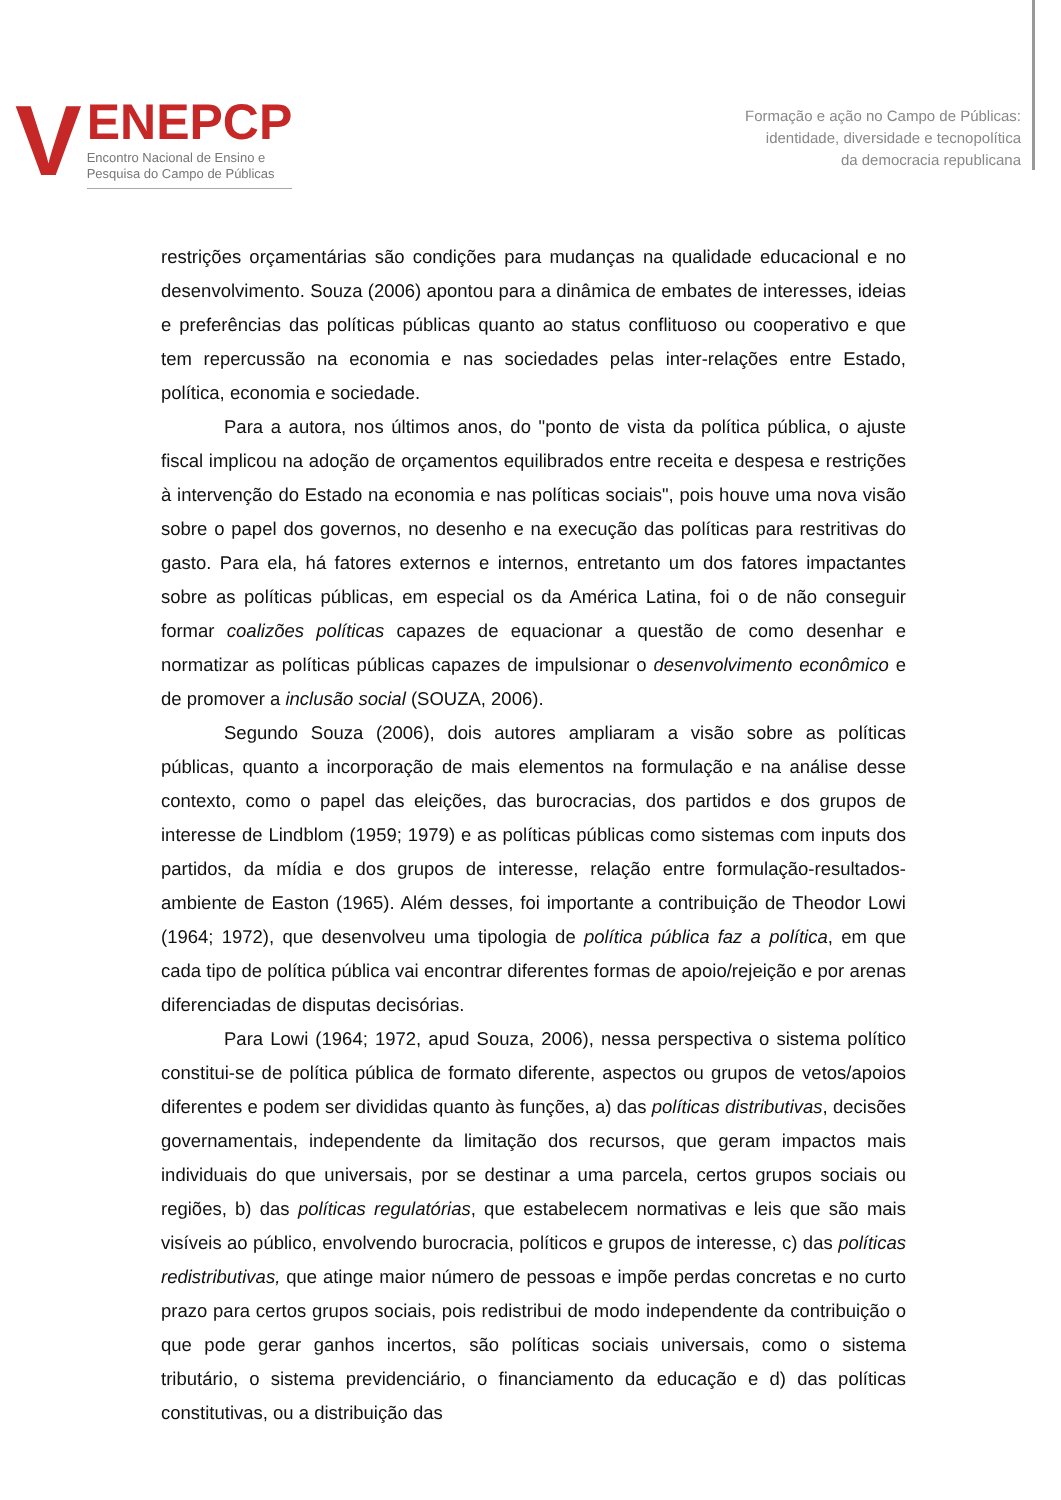V
ENEPCP
Encontro Nacional de Ensino e
Pesquisa do Campo de Públicas
Formação e ação no Campo de Públicas:
identidade, diversidade e tecnopolítica
da democracia republicana
restrições orçamentárias são condições para mudanças na qualidade educacional e no desenvolvimento. Souza (2006) apontou para a dinâmica de embates de interesses, ideias e preferências das políticas públicas quanto ao status conflituoso ou cooperativo e que tem repercussão na economia e nas sociedades pelas inter-relações entre Estado, política, economia e sociedade.
Para a autora, nos últimos anos, do "ponto de vista da política pública, o ajuste fiscal implicou na adoção de orçamentos equilibrados entre receita e despesa e restrições à intervenção do Estado na economia e nas políticas sociais", pois houve uma nova visão sobre o papel dos governos, no desenho e na execução das políticas para restritivas do gasto. Para ela, há fatores externos e internos, entretanto um dos fatores impactantes sobre as políticas públicas, em especial os da América Latina, foi o de não conseguir formar coalizões políticas capazes de equacionar a questão de como desenhar e normatizar as políticas públicas capazes de impulsionar o desenvolvimento econômico e de promover a inclusão social (SOUZA, 2006).
Segundo Souza (2006), dois autores ampliaram a visão sobre as políticas públicas, quanto a incorporação de mais elementos na formulação e na análise desse contexto, como o papel das eleições, das burocracias, dos partidos e dos grupos de interesse de Lindblom (1959; 1979) e as políticas públicas como sistemas com inputs dos partidos, da mídia e dos grupos de interesse, relação entre formulação-resultados-ambiente de Easton (1965). Além desses, foi importante a contribuição de Theodor Lowi (1964; 1972), que desenvolveu uma tipologia de política pública faz a política, em que cada tipo de política pública vai encontrar diferentes formas de apoio/rejeição e por arenas diferenciadas de disputas decisórias.
Para Lowi (1964; 1972, apud Souza, 2006), nessa perspectiva o sistema político constitui-se de política pública de formato diferente, aspectos ou grupos de vetos/apoios diferentes e podem ser divididas quanto às funções, a) das políticas distributivas, decisões governamentais, independente da limitação dos recursos, que geram impactos mais individuais do que universais, por se destinar a uma parcela, certos grupos sociais ou regiões, b) das políticas regulatórias, que estabelecem normativas e leis que são mais visíveis ao público, envolvendo burocracia, políticos e grupos de interesse, c) das políticas redistributivas, que atinge maior número de pessoas e impõe perdas concretas e no curto prazo para certos grupos sociais, pois redistribui de modo independente da contribuição o que pode gerar ganhos incertos, são políticas sociais universais, como o sistema tributário, o sistema previdenciário, o financiamento da educação e d) das políticas constitutivas, ou a distribuição das